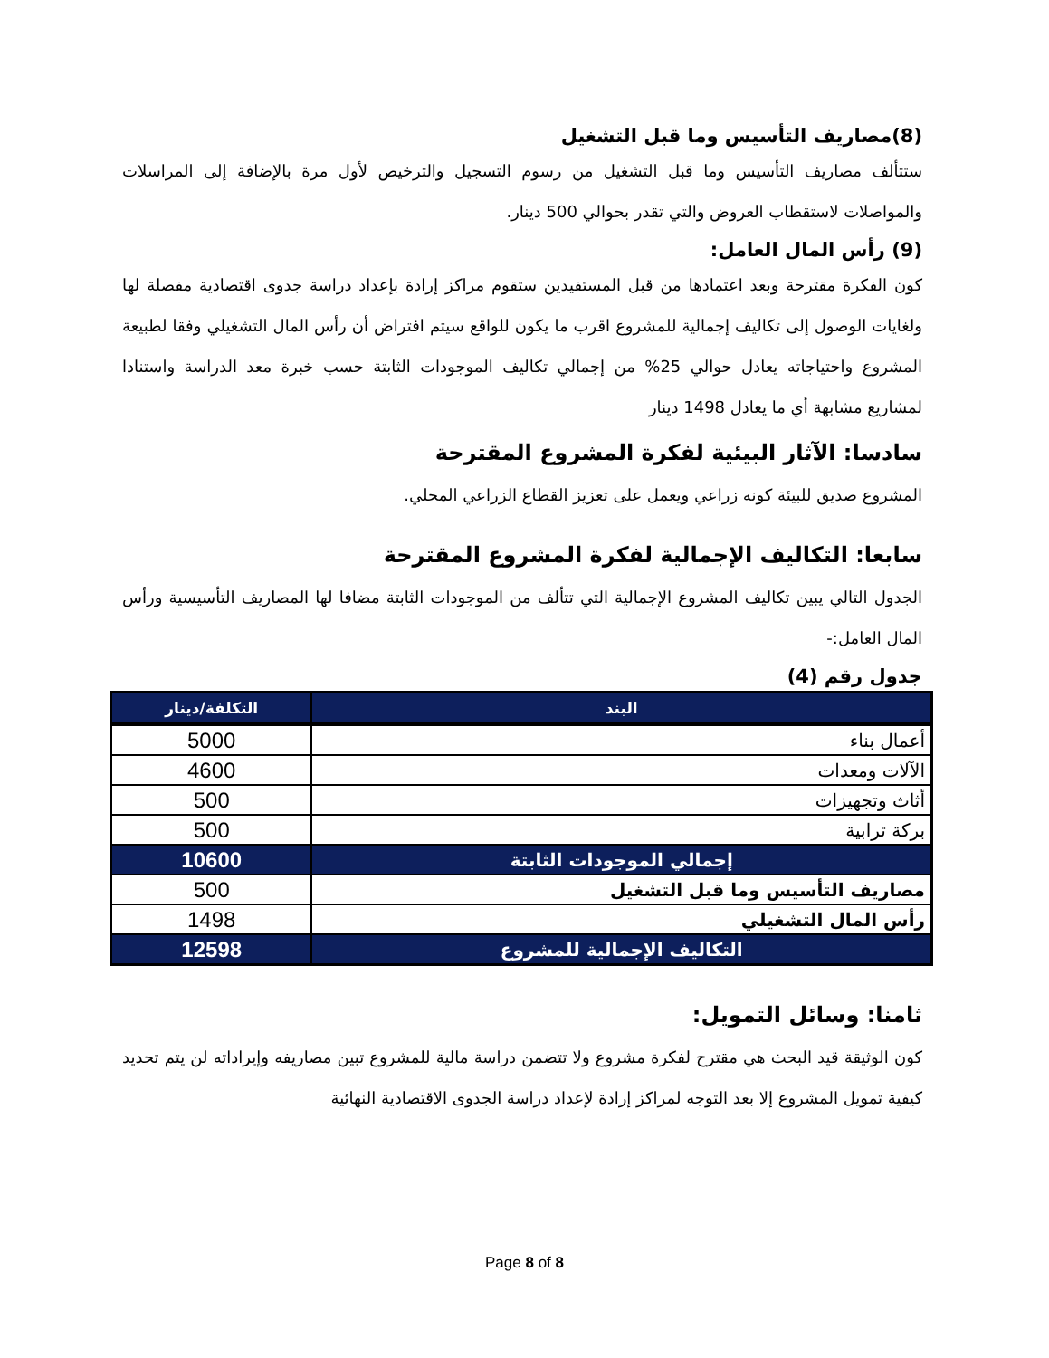(8)مصاريف التأسيس وما قبل التشغيل
ستتألف مصاريف التأسيس وما قبل التشغيل من رسوم التسجيل والترخيص لأول مرة بالإضافة إلى المراسلات والمواصلات لاستقطاب العروض والتي تقدر بحوالي 500 دينار.
(9) رأس المال العامل:
كون الفكرة مقترحة وبعد اعتمادها من قبل المستفيدين ستقوم مراكز إرادة بإعداد دراسة جدوى اقتصادية مفصلة لها ولغايات الوصول إلى تكاليف إجمالية للمشروع اقرب ما يكون للواقع سيتم افتراض أن رأس المال التشغيلي وفقا لطبيعة المشروع واحتياجاته يعادل حوالي 25% من إجمالي تكاليف الموجودات الثابتة حسب خبرة معد الدراسة واستنادا لمشاريع مشابهة أي ما يعادل 1498 دينار
سادسا: الآثار البيئية لفكرة المشروع المقترحة
المشروع صديق للبيئة كونه زراعي ويعمل على تعزيز القطاع الزراعي المحلي.
سابعا: التكاليف الإجمالية لفكرة المشروع المقترحة
الجدول التالي يبين تكاليف المشروع الإجمالية التي تتألف من الموجودات الثابتة مضافا لها المصاريف التأسيسية ورأس المال العامل:-
جدول رقم (4)
| البند | التكلفة/دينار |
| --- | --- |
| أعمال بناء | 5000 |
| الآلات ومعدات | 4600 |
| أثاث وتجهيزات | 500 |
| بركة ترابية | 500 |
| إجمالي الموجودات الثابتة | 10600 |
| مصاريف التأسيس وما قبل التشغيل | 500 |
| رأس المال التشغيلي | 1498 |
| التكاليف الإجمالية للمشروع | 12598 |
ثامنا: وسائل التمويل:
كون الوثيقة قيد البحث هي مقترح لفكرة مشروع ولا تتضمن دراسة مالية للمشروع تبين مصاريفه وإيراداته لن يتم تحديد كيفية تمويل المشروع إلا بعد التوجه لمراكز إرادة لإعداد دراسة الجدوى الاقتصادية النهائية
Page 8 of 8